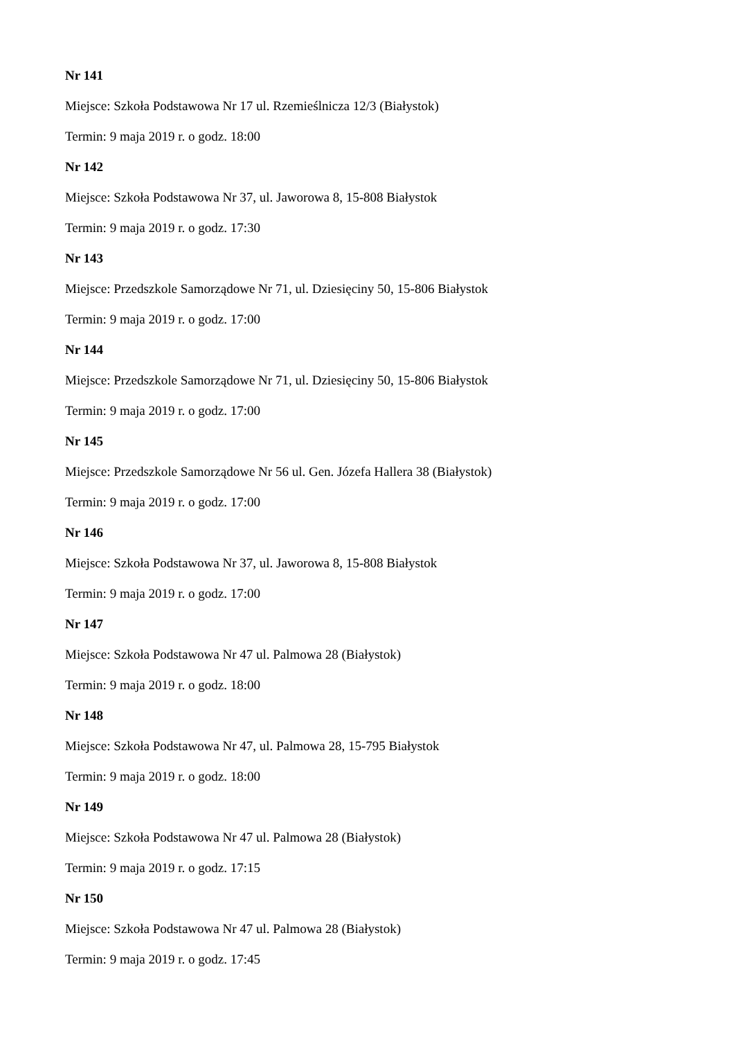Nr 141
Miejsce: Szkoła Podstawowa Nr 17 ul. Rzemieślnicza 12/3 (Białystok)
Termin: 9 maja 2019 r. o godz. 18:00
Nr 142
Miejsce: Szkoła Podstawowa Nr 37, ul. Jaworowa 8, 15-808 Białystok
Termin: 9 maja 2019 r. o godz. 17:30
Nr 143
Miejsce: Przedszkole Samorządowe Nr 71, ul. Dziesięciny 50, 15-806 Białystok
Termin: 9 maja 2019 r. o godz. 17:00
Nr 144
Miejsce: Przedszkole Samorządowe Nr 71, ul. Dziesięciny 50, 15-806 Białystok
Termin: 9 maja 2019 r. o godz. 17:00
Nr 145
Miejsce: Przedszkole Samorządowe Nr 56 ul. Gen. Józefa Hallera 38 (Białystok)
Termin: 9 maja 2019 r. o godz. 17:00
Nr 146
Miejsce: Szkoła Podstawowa Nr 37, ul. Jaworowa 8, 15-808 Białystok
Termin: 9 maja 2019 r. o godz. 17:00
Nr 147
Miejsce: Szkoła Podstawowa Nr 47 ul. Palmowa 28 (Białystok)
Termin: 9 maja 2019 r. o godz. 18:00
Nr 148
Miejsce: Szkoła Podstawowa Nr 47, ul. Palmowa 28, 15-795 Białystok
Termin: 9 maja 2019 r. o godz. 18:00
Nr 149
Miejsce: Szkoła Podstawowa Nr 47 ul. Palmowa 28 (Białystok)
Termin: 9 maja 2019 r. o godz. 17:15
Nr 150
Miejsce: Szkoła Podstawowa Nr 47 ul. Palmowa 28 (Białystok)
Termin: 9 maja 2019 r. o godz. 17:45